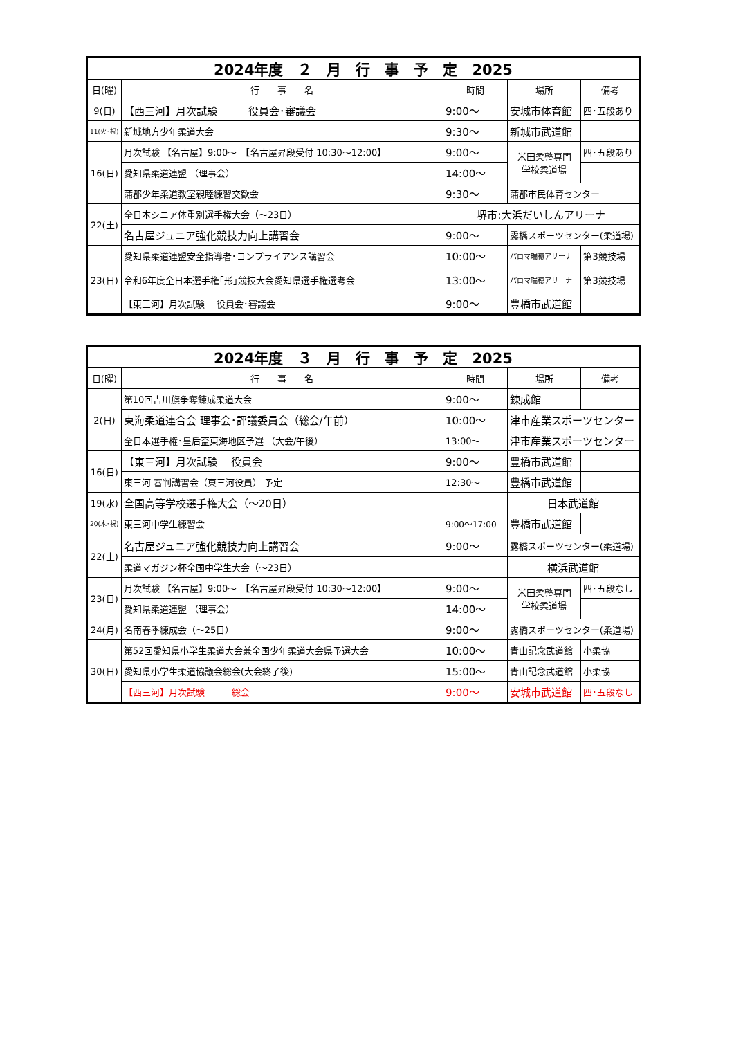| 2024年度 ２ 月 行 事 予 定 2025 | | | | |
| 日(曜) | 行 事 名 | 時間 | 場所 | 備考 |
| 9(日) | 【西三河】月次試験 役員会･審議会 | 9:00～ | 安城市体育館 | 四･五段あり |
| 11(火･祝) | 新城地方少年柔道大会 | 9:30～ | 新城市武道館 | |
| 16(日) | 月次試験 【名古屋】9:00～ 【名古屋昇段受付 10:30～12:00】 | 9:00～ | 米田柔整専門 学校柔道場 | 四･五段あり |
| | 愛知県柔道連盟 （理事会） | 14:00～ | | |
| | 蒲郡少年柔道教室親睦練習交歓会 | 9:30～ | 蒲郡市民体育センター | |
| 22(土) | 全日本シニア体重別選手権大会（～23日） | 堺市:大浜だいしんアリーナ | | |
| | 名古屋ジュニア強化競技力向上講習会 | 9:00～ | 露橋スポーツセンター(柔道場) | |
| 23(日) | 愛知県柔道連盟安全指導者･コンプライアンス講習会 | 10:00～ | パロマ瑞穂アリーナ | 第3競技場 |
| | 令和6年度全日本選手権｢形｣競技大会愛知県選手権選考会 | 13:00～ | パロマ瑞穂アリーナ | 第3競技場 |
| | 【東三河】月次試験 役員会･審議会 | 9:00～ | 豊橋市武道館 | |
| 2024年度 ３ 月 行 事 予 定 2025 | | | | |
| 日(曜) | 行 事 名 | 時間 | 場所 | 備考 |
| 2(日) | 第10回吉川旗争奪錬成柔道大会 | 9:00～ | 錬成館 | |
| | 東海柔道連合会 理事会･評議委員会（総会/午前） | 10:00～ | 津市産業スポーツセンター | |
| | 全日本選手権･皇后盃東海地区予選 （大会/午後） | 13:00～ | 津市産業スポーツセンター | |
| 16(日) | 【東三河】月次試験 役員会 | 9:00～ | 豊橋市武道館 | |
| | 東三河 審判講習会（東三河役員） 予定 | 12:30～ | 豊橋市武道館 | |
| 19(水) | 全国高等学校選手権大会（～20日） | | 日本武道館 | |
| 20(木･祝) | 東三河中学生練習会 | 9:00～17:00 | 豊橋市武道館 | |
| 22(土) | 名古屋ジュニア強化競技力向上講習会 | 9:00～ | 露橋スポーツセンター(柔道場) | |
| | 柔道マガジン杯全国中学生大会（～23日） | | 横浜武道館 | |
| 23(日) | 月次試験 【名古屋】9:00～ 【名古屋昇段受付 10:30～12:00】 | 9:00～ | 米田柔整専門 学校柔道場 | 四･五段なし |
| | 愛知県柔道連盟 （理事会） | 14:00～ | | |
| 24(月) | 名南春季練成会（～25日） | 9:00～ | 露橋スポーツセンター(柔道場) | |
| 30(日) | 第52回愛知県小学生柔道大会兼全国少年柔道大会県予選大会 | 10:00～ | 青山記念武道館 | 小柔協 |
| | 愛知県小学生柔道協議会総会(大会終了後) | 15:00～ | 青山記念武道館 | 小柔協 |
| | 【西三河】月次試験 総会 | 9:00～ | 安城市武道館 | 四･五段なし |